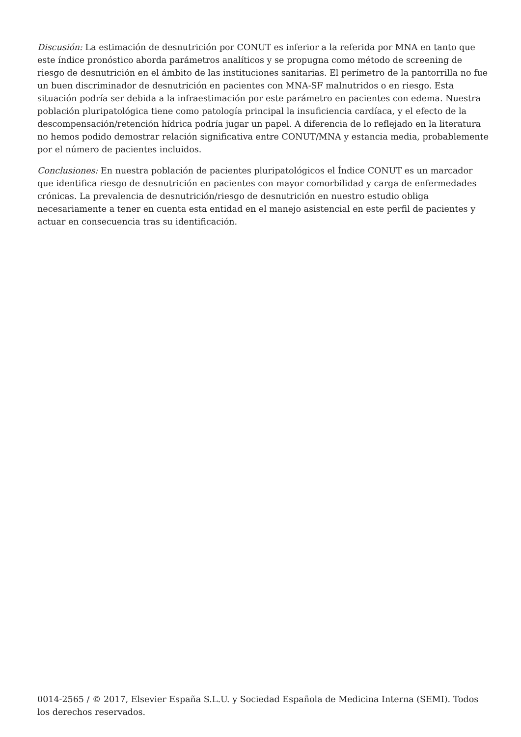Discusión: La estimación de desnutrición por CONUT es inferior a la referida por MNA en tanto que este índice pronóstico aborda parámetros analíticos y se propugna como método de screening de riesgo de desnutrición en el ámbito de las instituciones sanitarias. El perímetro de la pantorrilla no fue un buen discriminador de desnutrición en pacientes con MNA-SF malnutridos o en riesgo. Esta situación podría ser debida a la infraestimación por este parámetro en pacientes con edema. Nuestra población pluripatológica tiene como patología principal la insuficiencia cardíaca, y el efecto de la descompensación/retención hídrica podría jugar un papel. A diferencia de lo reflejado en la literatura no hemos podido demostrar relación significativa entre CONUT/MNA y estancia media, probablemente por el número de pacientes incluidos.
Conclusiones: En nuestra población de pacientes pluripatológicos el Índice CONUT es un marcador que identifica riesgo de desnutrición en pacientes con mayor comorbilidad y carga de enfermedades crónicas. La prevalencia de desnutrición/riesgo de desnutrición en nuestro estudio obliga necesariamente a tener en cuenta esta entidad en el manejo asistencial en este perfil de pacientes y actuar en consecuencia tras su identificación.
0014-2565 / © 2017, Elsevier España S.L.U. y Sociedad Española de Medicina Interna (SEMI). Todos los derechos reservados.